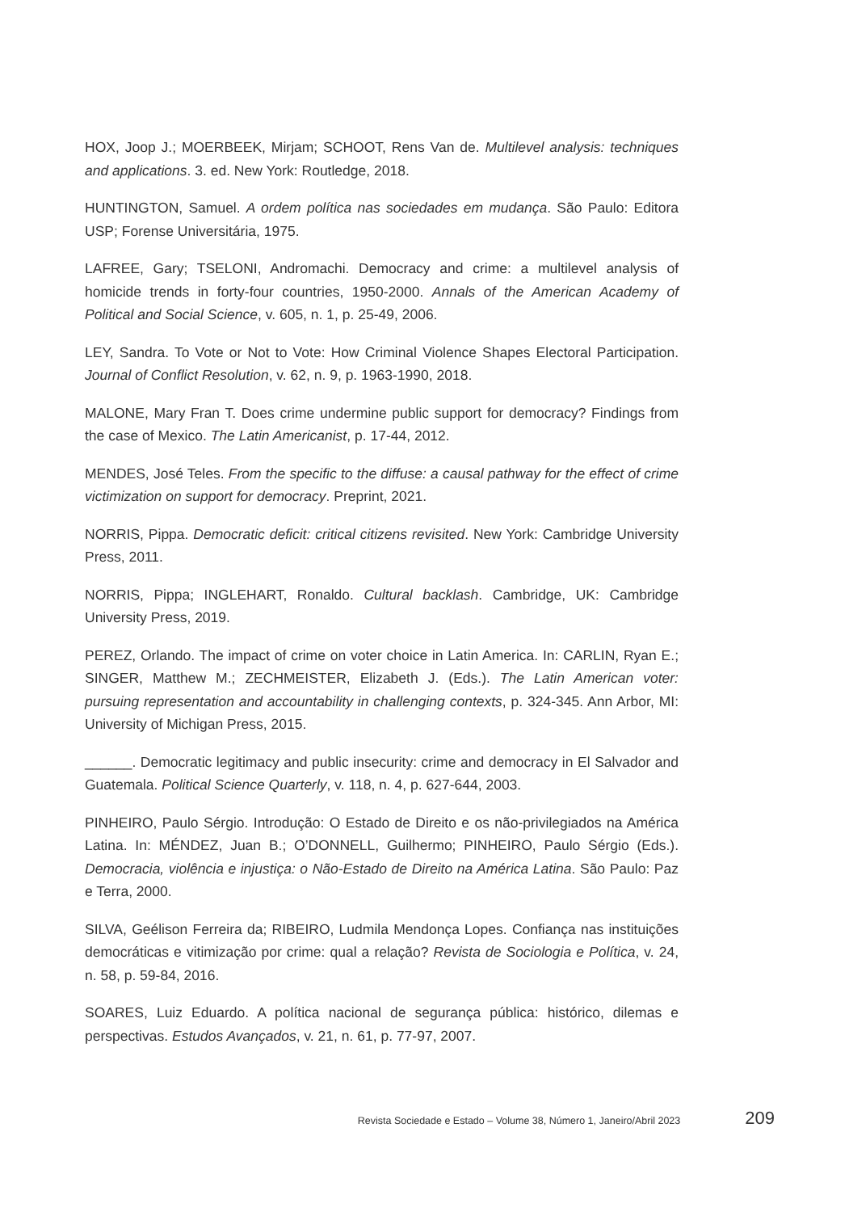HOX, Joop J.; MOERBEEK, Mirjam; SCHOOT, Rens Van de. Multilevel analysis: techniques and applications. 3. ed. New York: Routledge, 2018.
HUNTINGTON, Samuel. A ordem política nas sociedades em mudança. São Paulo: Editora USP; Forense Universitária, 1975.
LAFREE, Gary; TSELONI, Andromachi. Democracy and crime: a multilevel analysis of homicide trends in forty-four countries, 1950-2000. Annals of the American Academy of Political and Social Science, v. 605, n. 1, p. 25-49, 2006.
LEY, Sandra. To Vote or Not to Vote: How Criminal Violence Shapes Electoral Participation. Journal of Conflict Resolution, v. 62, n. 9, p. 1963-1990, 2018.
MALONE, Mary Fran T. Does crime undermine public support for democracy? Findings from the case of Mexico. The Latin Americanist, p. 17-44, 2012.
MENDES, José Teles. From the specific to the diffuse: a causal pathway for the effect of crime victimization on support for democracy. Preprint, 2021.
NORRIS, Pippa. Democratic deficit: critical citizens revisited. New York: Cambridge University Press, 2011.
NORRIS, Pippa; INGLEHART, Ronaldo. Cultural backlash. Cambridge, UK: Cambridge University Press, 2019.
PEREZ, Orlando. The impact of crime on voter choice in Latin America. In: CARLIN, Ryan E.; SINGER, Matthew M.; ZECHMEISTER, Elizabeth J. (Eds.). The Latin American voter: pursuing representation and accountability in challenging contexts, p. 324-345. Ann Arbor, MI: University of Michigan Press, 2015.
______. Democratic legitimacy and public insecurity: crime and democracy in El Salvador and Guatemala. Political Science Quarterly, v. 118, n. 4, p. 627-644, 2003.
PINHEIRO, Paulo Sérgio. Introdução: O Estado de Direito e os não-privilegiados na América Latina. In: MÉNDEZ, Juan B.; O’DONNELL, Guilhermo; PINHEIRO, Paulo Sérgio (Eds.). Democracia, violência e injustiça: o Não-Estado de Direito na América Latina. São Paulo: Paz e Terra, 2000.
SILVA, Geélison Ferreira da; RIBEIRO, Ludmila Mendonça Lopes. Confiança nas instituições democráticas e vitimização por crime: qual a relação? Revista de Sociologia e Política, v. 24, n. 58, p. 59-84, 2016.
SOARES, Luiz Eduardo. A política nacional de segurança pública: histórico, dilemas e perspectivas. Estudos Avançados, v. 21, n. 61, p. 77-97, 2007.
Revista Sociedade e Estado – Volume 38, Número 1, Janeiro/Abril 2023 209